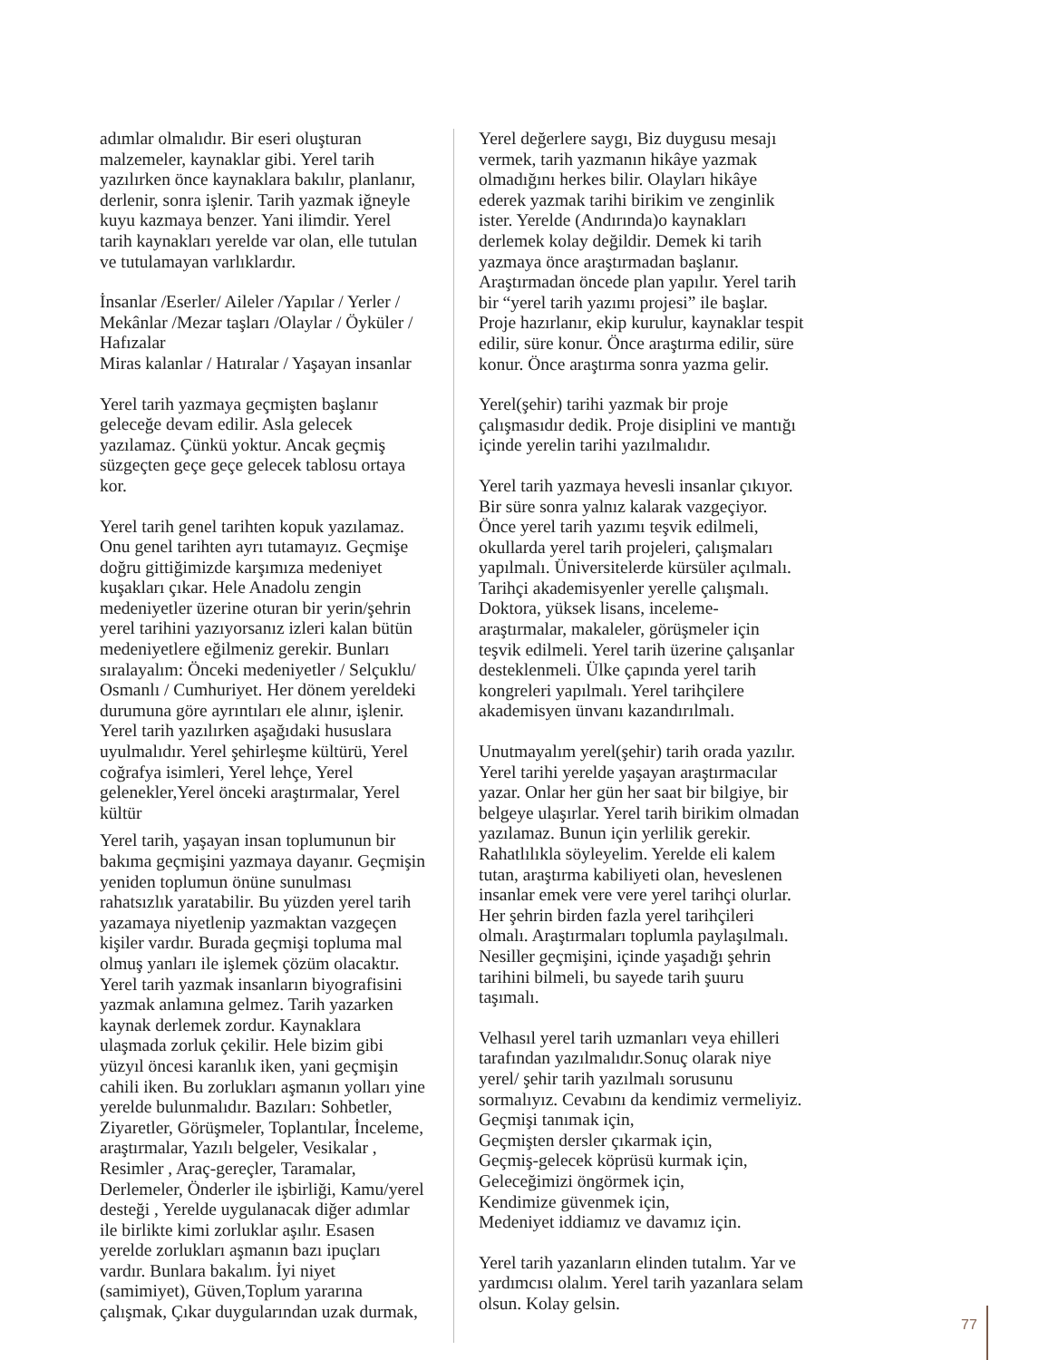adımlar olmalıdır. Bir eseri oluşturan malzemeler, kaynaklar gibi. Yerel tarih yazılırken önce kaynaklara bakılır, planlanır, derlenir, sonra işlenir. Tarih yazmak iğneyle kuyu kazmaya benzer. Yani ilimdir. Yerel tarih kaynakları yerelde var olan, elle tutulan ve tutulamayan varlıklardır.
İnsanlar /Eserler/ Aileler /Yapılar / Yerler / Mekânlar /Mezar taşları /Olaylar / Öyküler / Hafızalar
Miras kalanlar / Hatıralar / Yaşayan insanlar
Yerel tarih yazmaya geçmişten başlanır geleceğe devam edilir. Asla gelecek yazılamaz. Çünkü yoktur. Ancak geçmiş süzgeçten geçe geçe gelecek tablosu ortaya kor.
Yerel tarih genel tarihten kopuk yazılamaz. Onu genel tarihten ayrı tutamayız. Geçmişe doğru gittiğimizde karşımıza medeniyet kuşakları çıkar. Hele Anadolu zengin medeniyetler üzerine oturan bir yerin/şehrin yerel tarihini yazıyorsanız izleri kalan bütün medeniyetlere eğilmeniz gerekir. Bunları sıralayalım: Önceki medeniyetler / Selçuklu/ Osmanlı / Cumhuriyet. Her dönem yereldeki durumuna göre ayrıntıları ele alınır, işlenir. Yerel tarih yazılırken aşağıdaki hususlara uyulmalıdır. Yerel şehirleşme kültürü, Yerel coğrafya isimleri, Yerel lehçe, Yerel gelenekler,Yerel önceki araştırmalar, Yerel kültür
Yerel tarih, yaşayan insan toplumunun bir bakıma geçmişini yazmaya dayanır. Geçmişin yeniden toplumun önüne sunulması rahatsızlık yaratabilir. Bu yüzden yerel tarih yazamaya niyetlenip yazmaktan vazgeçen kişiler vardır. Burada geçmişi topluma mal olmuş yanları ile işlemek çözüm olacaktır. Yerel tarih yazmak insanların biyografisini yazmak anlamına gelmez. Tarih yazarken kaynak derlemek zordur. Kaynaklara ulaşmada zorluk çekilir. Hele bizim gibi yüzyıl öncesi karanlık iken, yani geçmişin cahili iken. Bu zorlukları aşmanın yolları yine yerelde bulunmalıdır. Bazıları: Sohbetler, Ziyaretler, Görüşmeler, Toplantılar, İnceleme, araştırmalar, Yazılı belgeler, Vesikalar ,
Resimler , Araç-gereçler, Taramalar, Derlemeler, Önderler ile işbirliği, Kamu/yerel desteği , Yerelde uygulanacak diğer adımlar ile birlikte kimi zorluklar aşılır. Esasen yerelde zorlukları aşmanın bazı ipuçları vardır. Bunlara bakalım. İyi niyet (samimiyet), Güven,Toplum yararına çalışmak, Çıkar duygularından uzak durmak,
Yerel değerlere saygı, Biz duygusu mesajı vermek, tarih yazmanın hikâye yazmak olmadığını herkes bilir. Olayları hikâye ederek yazmak tarihi birikim ve zenginlik ister. Yerelde (Andırında)o kaynakları derlemek kolay değildir. Demek ki tarih yazmaya önce araştırmadan başlanır. Araştırmadan öncede plan yapılır. Yerel tarih bir “yerel tarih yazımı projesi” ile başlar. Proje hazırlanır, ekip kurulur, kaynaklar tespit edilir, süre konur. Önce araştırma edilir, süre konur. Önce araştırma sonra yazma gelir.
Yerel(şehir) tarihi yazmak bir proje çalışmasıdır dedik. Proje disiplini ve mantığı içinde yerelin tarihi yazılmalıdır.
Yerel tarih yazmaya hevesli insanlar çıkıyor. Bir süre sonra yalnız kalarak vazgeçiyor. Önce yerel tarih yazımı teşvik edilmeli, okullarda yerel tarih projeleri, çalışmaları yapılmalı. Üniversitelerde kürsüler açılmalı. Tarihçi akademisyenler yerelle çalışmalı. Doktora, yüksek lisans, inceleme-araştırmalar, makaleler, görüşmeler için teşvik edilmeli. Yerel tarih üzerine çalışanlar desteklenmeli. Ülke çapında yerel tarih kongreleri yapılmalı. Yerel tarihçilere akademisyen ünvanı kazandırılmalı.
Unutmayalım yerel(şehir) tarih orada yazılır. Yerel tarihi yerelde yaşayan araştırmacılar yazar. Onlar her gün her saat bir bilgiye, bir belgeye ulaşırlar. Yerel tarih birikim olmadan yazılamaz. Bunun için yerlilik gerekir. Rahatlılıkla söyleyelim. Yerelde eli kalem tutan, araştırma kabiliyeti olan, heveslenen insanlar emek vere vere yerel tarihçi olurlar. Her şehrin birden fazla yerel tarihçileri olmalı. Araştırmaları toplumla paylaşılmalı. Nesiller geçmişini, içinde yaşadığı şehrin tarihini bilmeli, bu sayede tarih şuuru taşımalı.
Velhasıl yerel tarih uzmanları veya ehilleri tarafından yazılmalıdır.Sonuç olarak niye yerel/ şehir tarih yazılmalı sorusunu sormalıyız. Cevabını da kendimiz vermeliyiz.
Geçmişi tanımak için,
Geçmişten dersler çıkarmak için,
Geçmiş-gelecek köprüsü kurmak için,
Geleceğimizi öngörmek için,
Kendimize güvenmek için,
Medeniyet iddiamız ve davamız için.
Yerel tarih yazanların elinden tutalım. Yar ve yardımcısı olalım. Yerel tarih yazanlara selam olsun. Kolay gelsin.
77